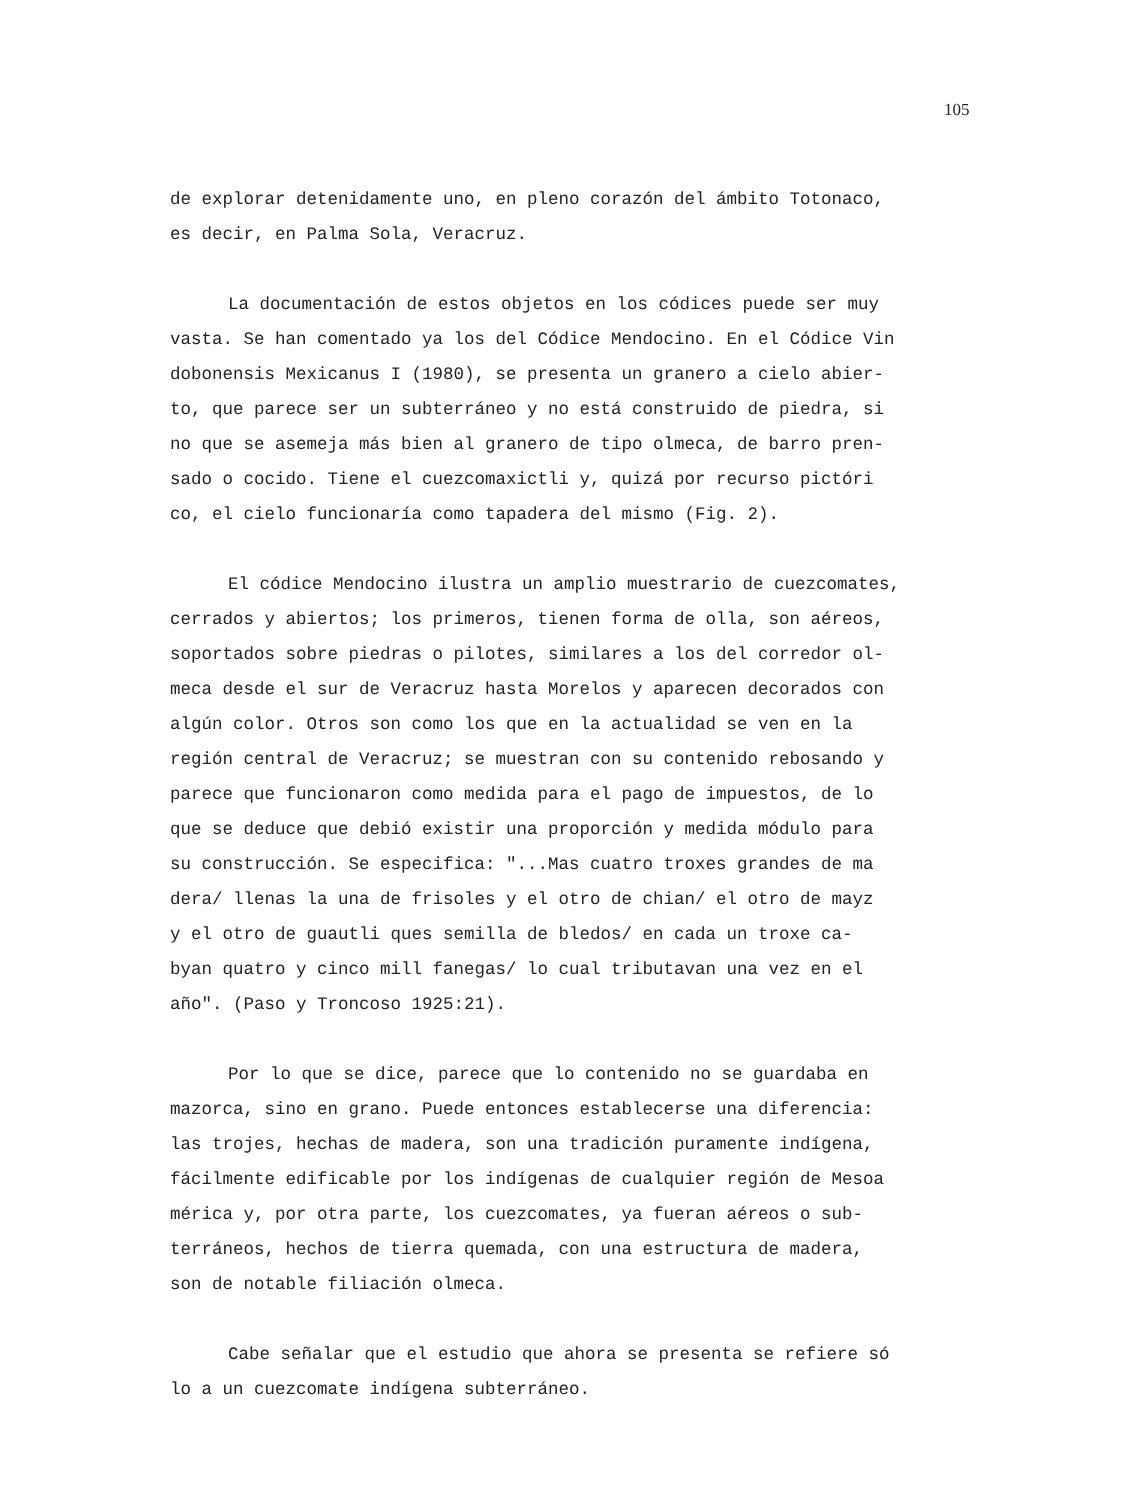105
de explorar detenidamente uno, en pleno corazón del ámbito Totonaco,
es decir, en Palma Sola, Veracruz.
La documentación de estos objetos en los códices puede ser muy
vasta. Se han comentado ya los del Códice Mendocino. En el Códice Vin
dobonensis Mexicanus I (1980), se presenta un granero a cielo abier-
to, que parece ser un subterráneo y no está construido de piedra, si
no que se asemeja más bien al granero de tipo olmeca, de barro pren-
sado o cocido. Tiene el cuezcomaxictli y, quizá por recurso pictóri
co, el cielo funcionaría como tapadera del mismo (Fig. 2).
El códice Mendocino ilustra un amplio muestrario de cuezcomates,
cerrados y abiertos; los primeros, tienen forma de olla, son aéreos,
soportados sobre piedras o pilotes, similares a los del corredor ol-
meca desde el sur de Veracruz hasta Morelos y aparecen decorados con
algún color. Otros son como los que en la actualidad se ven en la
región central de Veracruz; se muestran con su contenido rebosando y
parece que funcionaron como medida para el pago de impuestos, de lo
que se deduce que debió existir una proporción y medida módulo para
su construcción. Se especifica: "...Mas cuatro troxes grandes de ma
dera/ llenas la una de frisoles y el otro de chian/ el otro de mayz
y el otro de guautli ques semilla de bledos/ en cada un troxe ca-
byan quatro y cinco mill fanegas/ lo cual tributavan una vez en el
año". (Paso y Troncoso 1925:21).
Por lo que se dice, parece que lo contenido no se guardaba en
mazorca, sino en grano. Puede entonces establecerse una diferencia:
las trojes, hechas de madera, son una tradición puramente indígena,
fácilmente edificable por los indígenas de cualquier región de Mesoa
mérica y, por otra parte, los cuezcomates, ya fueran aéreos o sub-
terráneos, hechos de tierra quemada, con una estructura de madera,
son de notable filiación olmeca.
Cabe señalar que el estudio que ahora se presenta se refiere só
lo a un cuezcomate indígena subterráneo.